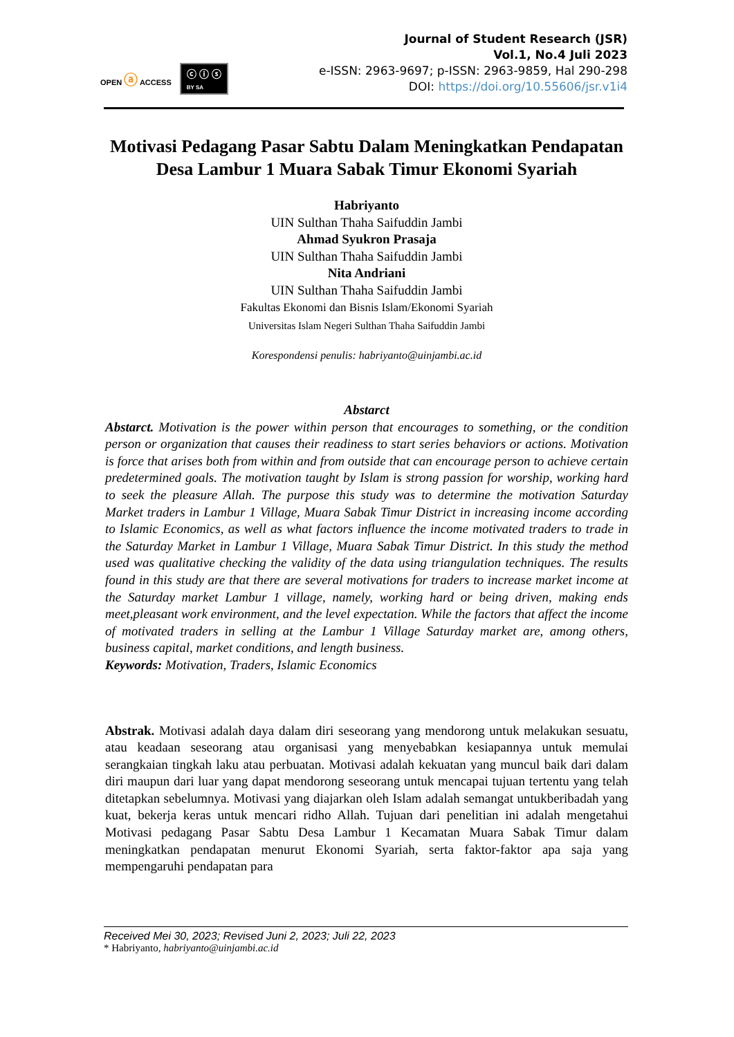OPEN ⓐ ACCESS ⓒ ⓘ ⓢ
BY SA
Journal of Student Research (JSR)
Vol.1, No.4 Juli 2023
e-ISSN: 2963-9697; p-ISSN: 2963-9859, Hal 290-298
DOI: https://doi.org/10.55606/jsr.v1i4
Motivasi Pedagang Pasar Sabtu Dalam Meningkatkan Pendapatan Desa Lambur 1 Muara Sabak Timur Ekonomi Syariah
Habriyanto
UIN Sulthan Thaha Saifuddin Jambi
Ahmad Syukron Prasaja
UIN Sulthan Thaha Saifuddin Jambi
Nita Andriani
UIN Sulthan Thaha Saifuddin Jambi
Fakultas Ekonomi dan Bisnis Islam/Ekonomi Syariah
Universitas Islam Negeri Sulthan Thaha Saifuddin Jambi
Korespondensi penulis: habriyanto@uinjambi.ac.id
Abstarct
Abstarct. Motivation is the power within person that encourages to something, or the condition person or organization that causes their readiness to start series behaviors or actions. Motivation is force that arises both from within and from outside that can encourage person to achieve certain predetermined goals. The motivation taught by Islam is strong passion for worship, working hard to seek the pleasure Allah. The purpose this study was to determine the motivation Saturday Market traders in Lambur 1 Village, Muara Sabak Timur District in increasing income according to Islamic Economics, as well as what factors influence the income motivated traders to trade in the Saturday Market in Lambur 1 Village, Muara Sabak Timur District. In this study the method used was qualitative checking the validity of the data using triangulation techniques. The results found in this study are that there are several motivations for traders to increase market income at the Saturday market Lambur 1 village, namely, working hard or being driven, making ends meet,pleasant work environment, and the level expectation. While the factors that affect the income of motivated traders in selling at the Lambur 1 Village Saturday market are, among others, business capital, market conditions, and length business.
Keywords: Motivation, Traders, Islamic Economics
Abstrak. Motivasi adalah daya dalam diri seseorang yang mendorong untuk melakukan sesuatu, atau keadaan seseorang atau organisasi yang menyebabkan kesiapannya untuk memulai serangkaian tingkah laku atau perbuatan. Motivasi adalah kekuatan yang muncul baik dari dalam diri maupun dari luar yang dapat mendorong seseorang untuk mencapai tujuan tertentu yang telah ditetapkan sebelumnya. Motivasi yang diajarkan oleh Islam adalah semangat untukberibadah yang kuat, bekerja keras untuk mencari ridho Allah. Tujuan dari penelitian ini adalah mengetahui Motivasi pedagang Pasar Sabtu Desa Lambur 1 Kecamatan Muara Sabak Timur dalam meningkatkan pendapatan menurut Ekonomi Syariah, serta faktor-faktor apa saja yang mempengaruhi pendapatan para
Received Mei 30, 2023; Revised Juni 2, 2023; Juli 22, 2023
* Habriyanto, habriyanto@uinjambi.ac.id